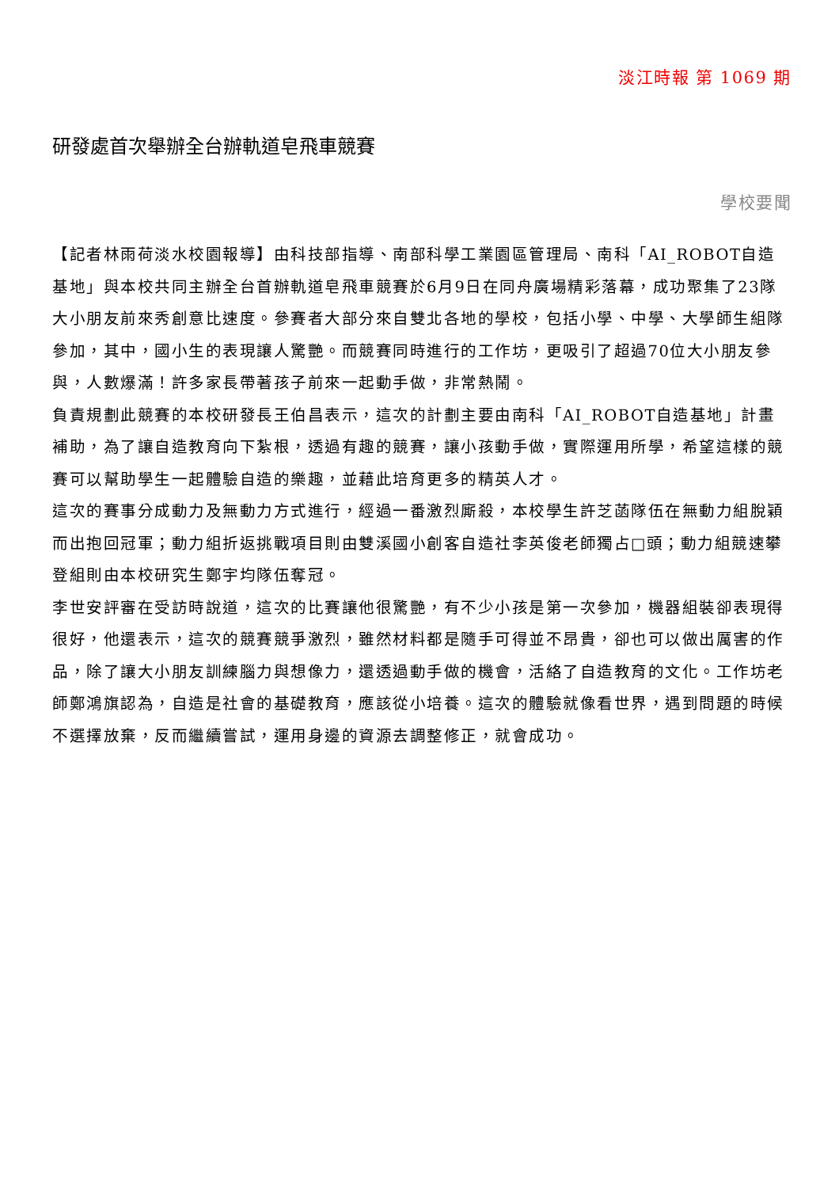淡江時報 第 1069 期
研發處首次舉辦全台辦軌道皂飛車競賽
學校要聞
【記者林雨荷淡水校園報導】由科技部指導、南部科學工業園區管理局、南科「AI_ROBOT自造基地」與本校共同主辦全台首辦軌道皂飛車競賽於6月9日在同舟廣場精彩落幕，成功聚集了23隊大小朋友前來秀創意比速度。參賽者大部分來自雙北各地的學校，包括小學、中學、大學師生組隊參加，其中，國小生的表現讓人驚艷。而競賽同時進行的工作坊，更吸引了超過70位大小朋友參與，人數爆滿！許多家長帶著孩子前來一起動手做，非常熱鬧。
負責規劃此競賽的本校研發長王伯昌表示，這次的計劃主要由南科「AI_ROBOT自造基地」計畫補助，為了讓自造教育向下紮根，透過有趣的競賽，讓小孩動手做，實際運用所學，希望這樣的競賽可以幫助學生一起體驗自造的樂趣，並藉此培育更多的精英人才。
這次的賽事分成動力及無動力方式進行，經過一番激烈廝殺，本校學生許芝菡隊伍在無動力組脫穎而出抱回冠軍；動力組折返挑戰項目則由雙溪國小創客自造社李英俊老師獨占□頭；動力組競速攀登組則由本校研究生鄭宇均隊伍奪冠。
李世安評審在受訪時說道，這次的比賽讓他很驚艷，有不少小孩是第一次參加，機器組裝卻表現得很好，他還表示，這次的競賽競爭激烈，雖然材料都是隨手可得並不昂貴，卻也可以做出厲害的作品，除了讓大小朋友訓練腦力與想像力，還透過動手做的機會，活絡了自造教育的文化。工作坊老師鄭鴻旗認為，自造是社會的基礎教育，應該從小培養。這次的體驗就像看世界，遇到問題的時候不選擇放棄，反而繼續嘗試，運用身邊的資源去調整修正，就會成功。